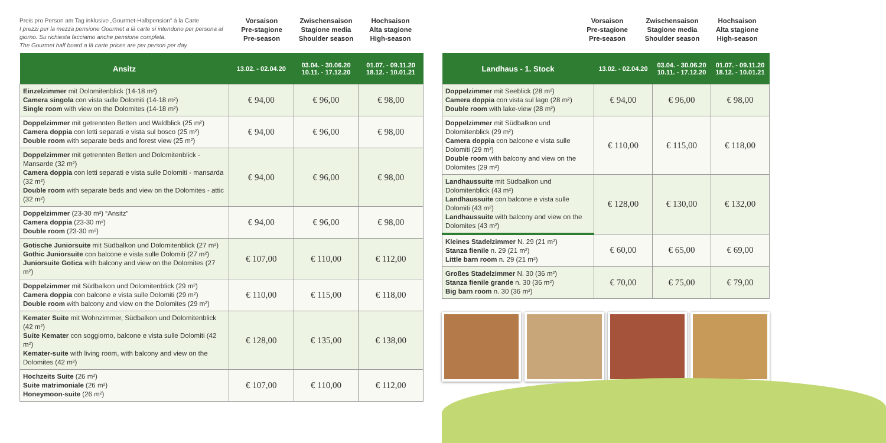Preis pro Person am Tag inklusive „Gourmet-Halbpension“ à la Carte
I prezzi per la mezza pensione Gourmet a là carte si intendono per persona al giorno. Su richiesta facciamo anche pensione completa.
The Gourmet half board a là carte prices are per person per day.
Vorsaison
Pre-stagione
Pre-season
Zwischensaison
Stagione media
Shoulder season
Hochsaison
Alta stagione
High-season
| Ansitz | 13.02. - 02.04.20 | 03.04. - 30.06.20 10.11. - 17.12.20 | 01.07. - 09.11.20 18.12. - 10.01.21 |
| --- | --- | --- | --- |
| Einzelzimmer mit Dolomitenblick (14-18 m²) Camera singola con vista sulle Dolomiti (14-18 m²) Single room with view on the Dolomites (14-18 m²) | € 94,00 | € 96,00 | € 98,00 |
| Doppelzimmer mit getrennten Betten und Waldblick (25 m²) Camera doppia con letti separati e vista sul bosco (25 m²) Double room with separate beds and forest view (25 m²) | € 94,00 | € 96,00 | € 98,00 |
| Doppelzimmer mit getrennten Betten und Dolomitenblick - Mansarde (32 m²) Camera doppia con letti separati e vista sulle Dolomiti - mansarda (32 m²) Double room with separate beds and view on the Dolomites - attic (32 m²) | € 94,00 | € 96,00 | € 98,00 |
| Doppelzimmer (23-30 m²) “Ansitz” Camera doppia (23-30 m²) Double room (23-30 m²) | € 94,00 | € 96,00 | € 98,00 |
| Gotische Juniorsuite mit Südbalkon und Dolomitenblick (27 m²) Gothic Juniorsuite con balcone e vista sulle Dolomiti (27 m²) Juniorsuite Gotica with balcony and view on the Dolomites (27 m²) | € 107,00 | € 110,00 | € 112,00 |
| Doppelzimmer mit Südbalkon und Dolomitenblick (29 m²) Camera doppia con balcone e vista sulle Dolomiti (29 m²) Double room with balcony and view on the Dolomites (29 m²) | € 110,00 | € 115,00 | € 118,00 |
| Kemater Suite mit Wohnzimmer, Südbalkon und Dolomitenblick (42 m²) Suite Kemater con soggiorno, balcone e vista sulle Dolomiti (42 m²) Kemater-suite with living room, with balcony and view on the Dolomites (42 m²) | € 128,00 | € 135,00 | € 138,00 |
| Hochzeits Suite (26 m²) Suite matrimoniale (26 m²) Honeymoon-suite (26 m²) | € 107,00 | € 110,00 | € 112,00 |
Vorsaison
Pre-stagione
Pre-season
Zwischensaison
Stagione media
Shoulder season
Hochsaison
Alta stagione
High-season
| Landhaus - 1. Stock | 13.02. - 02.04.20 | 03.04. - 30.06.20 10.11. - 17.12.20 | 01.07. - 09.11.20 18.12. - 10.01.21 |
| --- | --- | --- | --- |
| Doppelzimmer mit Seeblick (28 m²) Camera doppia con vista sul lago (28 m²) Double room with lake-view (28 m²) | € 94,00 | € 96,00 | € 98,00 |
| Doppelzimmer mit Südbalkon und Dolomitenblick (29 m²) Camera doppia con balcone e vista sulle Dolomiti (29 m²) Double room with balcony and view on the Dolomites (29 m²) | € 110,00 | € 115,00 | € 118,00 |
| Landhaussuite mit Südbalkon und Dolomitenblick (43 m²) Landhaussuite con balcone e vista sulle Dolomiti (43 m²) Landhaussuite with balcony and view on the Dolomites (43 m²) | € 128,00 | € 130,00 | € 132,00 |
| Kleines Stadelzimmer N. 29 (21 m²) Stanza fienile n. 29 (21 m²) Little barn room n. 29 (21 m²) | € 60,00 | € 65,00 | € 69,00 |
| Großes Stadelzimmer N. 30 (36 m²) Stanza fienile grande n. 30 (36 m²) Big barn room n. 30 (36 m²) | € 70,00 | € 75,00 | € 79,00 |